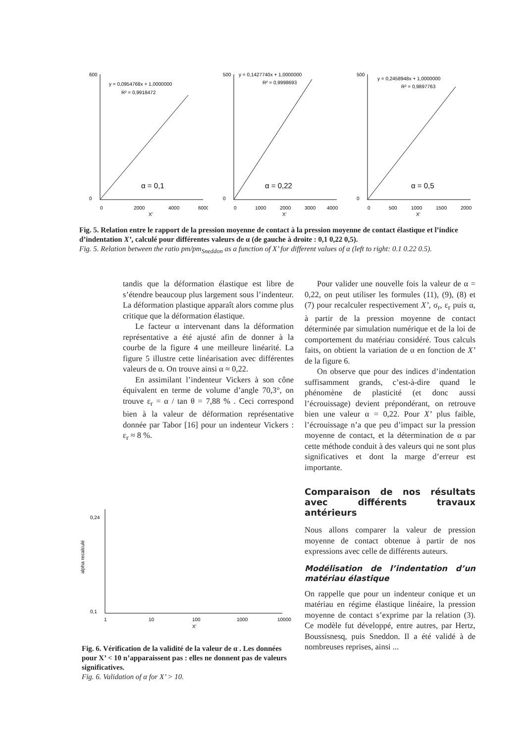y = 0,0954768x + 1,0000000
R² = 0,9918472
α = 0,1
600
0
0
2000
4000
6000
X'
y = 0,1427740x + 1,0000000
R² = 0,9998693
α = 0,22
500
0
0
1000
2000
3000
4000
X'
y = 0,2458948x + 1,0000000
R² = 0,9897763
α = 0,5
500
0
0
500
1000
1500
2000
X'
Fig. 5. Relation entre le rapport de la pression moyenne de contact à la pression moyenne de contact élastique et l’indice d’indentation X’, calculé pour différentes valeurs de α (de gauche à droite : 0,1 0,22 0,5).
Fig. 5. Relation between the ratio pm/pm<sub>Sneddon</sub> as a function of X’ for different values of α (left to right: 0.1 0.22 0.5).
tandis que la déformation élastique est libre de s’étendre beaucoup plus largement sous l’indenteur. La déformation plastique apparaît alors comme plus critique que la déformation élastique.
Le facteur α intervenant dans la déformation représentative a été ajusté afin de donner à la courbe de la figure 4 une meilleure linéarité. La figure 5 illustre cette linéarisation avec différentes valeurs de α. On trouve ainsi α ≈ 0,22.
En assimilant l’indenteur Vickers à son cône équivalent en terme de volume d’angle 70,3°, on trouve ε<sub>r</sub> = α / tan θ = 7,88 % . Ceci correspond bien à la valeur de déformation représentative donnée par Tabor [16] pour un indenteur Vickers : ε<sub>r</sub> ≈ 8 %.
Pour valider une nouvelle fois la valeur de α = 0,22, on peut utiliser les formules (11), (9), (8) et (7) pour recalculer respectivement X’, σ<sub>r</sub>, ε<sub>r</sub> puis α, à partir de la pression moyenne de contact déterminée par simulation numérique et de la loi de comportement du matériau considéré. Tous calculs faits, on obtient la variation de α en fonction de X’ de la figure 6.
On observe que pour des indices d’indentation suffisamment grands, c’est-à-dire quand le phénomène de plasticité (et donc aussi l’écrouissage) devient prépondérant, on retrouve bien une valeur α = 0,22. Pour X’ plus faible, l’écrouissage n’a que peu d’impact sur la pression moyenne de contact, et la détermination de α par cette méthode conduit à des valeurs qui ne sont plus significatives et dont la marge d’erreur est importante.
Comparaison de nos résultats avec différents travaux antérieurs
Nous allons comparer la valeur de pression moyenne de contact obtenue à partir de nos expressions avec celle de différents auteurs.
Modélisation de l’indentation d’un matériau élastique
On rappelle que pour un indenteur conique et un matériau en régime élastique linéaire, la pression moyenne de contact s’exprime par la relation (3). Ce modèle fut développé, entre autres, par Hertz, Boussisnesq, puis Sneddon. Il a été validé à de nombreuses reprises, ainsi ...
0,24
0,1
1
10
100
1000
10000
X'
alpha recalculé
Fig. 6. Vérification de la validité de la valeur de α . Les données pour X’ < 10 n’apparaissent pas : elles ne donnent pas de valeurs significatives.
Fig. 6. Validation of α for X’ > 10.